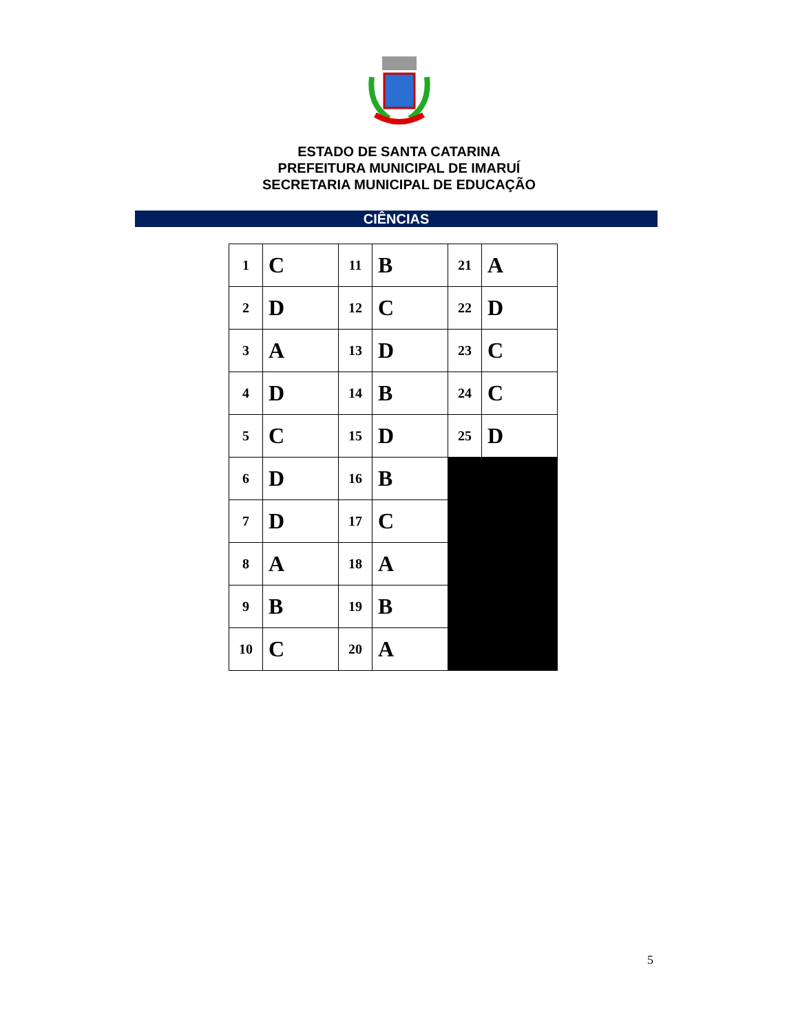ESTADO DE SANTA CATARINA
PREFEITURA MUNICIPAL DE IMARUÍ
SECRETARIA MUNICIPAL DE EDUCAÇÃO
CIÊNCIAS
| 1 | C | 11 | B | 21 | A |
| 2 | D | 12 | C | 22 | D |
| 3 | A | 13 | D | 23 | C |
| 4 | D | 14 | B | 24 | C |
| 5 | C | 15 | D | 25 | D |
| 6 | D | 16 | B | | |
| 7 | D | 17 | C | | |
| 8 | A | 18 | A | | |
| 9 | B | 19 | B | | |
| 10 | C | 20 | A | | |
5